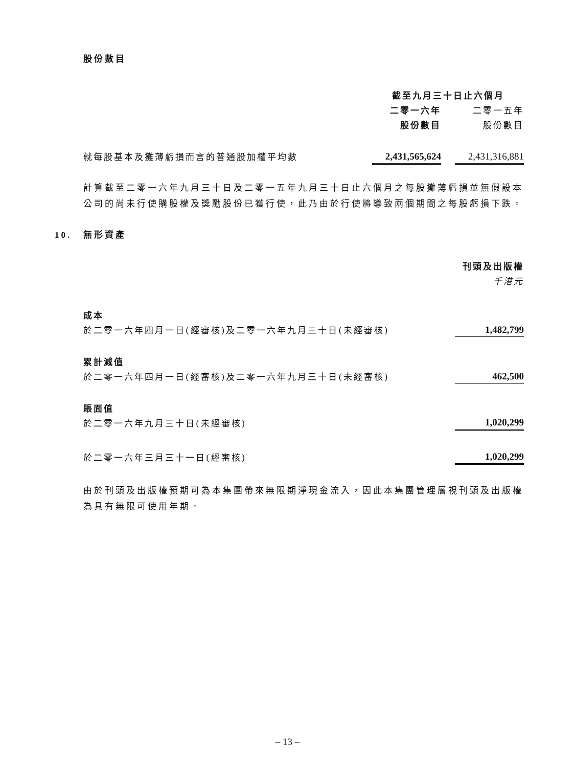股份數目
| | 截至九月三十日止六個月 | | |
| | 二零一六年 | | 二零一五年 |
| | 股份數目 | | 股份數目 |
| 就每股基本及攤薄虧損而言的普通股加權平均數 | 2,431,565,624 | | 2,431,316,881 |
計算截至二零一六年九月三十日及二零一五年九月三十日止六個月之每股攤薄虧損並無假設本公司的尚未行使購股權及獎勵股份已獲行使，此乃由於行使將導致兩個期間之每股虧損下跌。
10. 無形資產
| | 刊頭及出版權 |
| | 千港元 |
| 成本 | |
| 於二零一六年四月一日(經審核)及二零一六年九月三十日(未經審核) | 1,482,799 |
| 累計減值 | |
| 於二零一六年四月一日(經審核)及二零一六年九月三十日(未經審核) | 462,500 |
| 賬面值 | |
| 於二零一六年九月三十日(未經審核) | 1,020,299 |
| 於二零一六年三月三十一日(經審核) | 1,020,299 |
由於刊頭及出版權預期可為本集團帶來無限期淨現金流入，因此本集團管理層視刊頭及出版權為具有無限可使用年期。
– 13 –